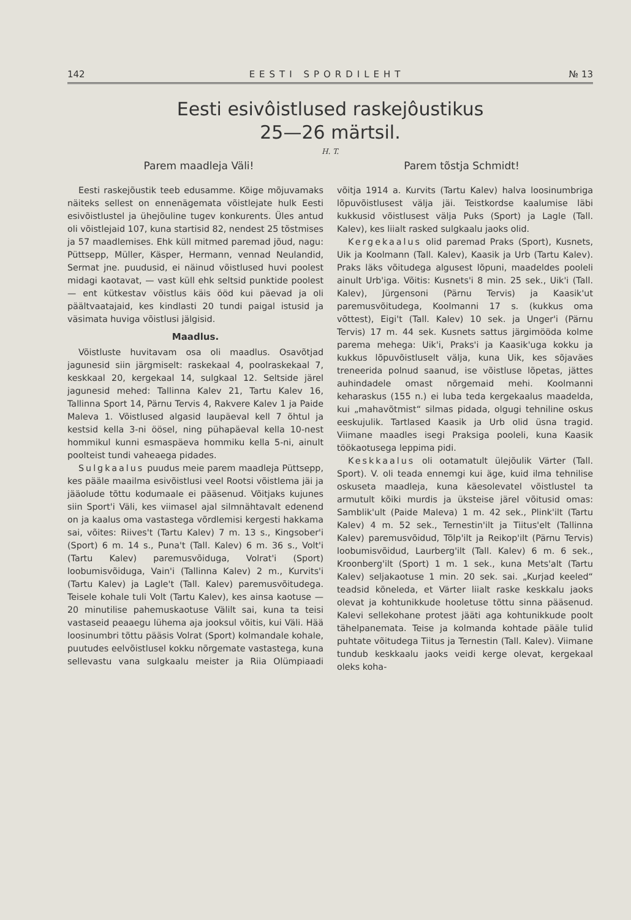142 EESTI SPORDILEHT № 13
Eesti esivôistlused raskejôustikus
25—26 märtsil.
H. T.
Parem maadleja Väli! Parem tõstja Schmidt!
Eesti raskejõustik teeb edusamme. Kõige mõjuvamaks näiteks sellest on ennenägemata võistlejate hulk Eesti esivõistlustel ja ühejõuline tugev konkurents. Üles antud oli võistlejaid 107, kuna startisid 82, nendest 25 tõstmises ja 57 maadlemises. Ehk küll mitmed paremad jõud, nagu: Püttsepp, Müller, Käsper, Hermann, vennad Neulandid, Sermat jne. puudusid, ei näinud võistlused huvi poolest midagi kaotavat, — vast küll ehk seltsid punktide poolest — ent kütkestav võistlus käis ööd kui päevad ja oli päältvaatajaid, kes kindlasti 20 tundi paigal istusid ja väsimata huviga võistlusi jälgisid.
Maadlus.
Võistluste huvitavam osa oli maadlus. Osavõtjad jagunesid siin järgmiselt: raskekaal 4, poolraskekaal 7, keskkaal 20, kergekaal 14, sulgkaal 12. Seltside järel jagunesid mehed: Tallinna Kalev 21, Tartu Kalev 16, Tallinna Sport 14, Pärnu Tervis 4, Rakvere Kalev 1 ja Paide Maleva 1. Võistlused algasid laupäeval kell 7 õhtul ja kestsid kella 3-ni öösel, ning pühapäeval kella 10-nest hommikul kunni esmaspäeva hommiku kella 5-ni, ainult poolteist tundi vaheaega pidades.
Sulgkaalus puudus meie parem maadleja Püttsepp, kes pääle maailma esivõistlusi veel Rootsi võistlema jäi ja jääolude tõttu kodumaale ei pääsenud. Võitjaks kujunes siin Sport'i Väli, kes viimasel ajal silmnähtavalt edenend on ja kaalus oma vastastega võrdlemisi kergesti hakkama sai, võites: Riives't (Tartu Kalev) 7 m. 13 s., Kingsober'i (Sport) 6 m. 14 s., Puna't (Tall. Kalev) 6 m. 36 s., Volt'i (Tartu Kalev) paremusvõiduga, Volrat'i (Sport) loobumisvõiduga, Vain'i (Tallinna Kalev) 2 m., Kurvits'i (Tartu Kalev) ja Lagle't (Tall. Kalev) paremusvõitudega. Teisele kohale tuli Volt (Tartu Kalev), kes ainsa kaotuse — 20 minutilise pahemuskaotuse Välilt sai, kuna ta teisi vastaseid peaaegu lühema aja jooksul võitis, kui Väli. Hää loosinumbri tõttu pääsis Volrat (Sport) kolmandale kohale, puutudes eelvõistlusel kokku nõrgemate vastastega, kuna sellevastu vana sulgkaalu meister ja Riia Olümpiaadi võitja 1914 a. Kurvits (Tartu Kalev) halva loosinumbriga lõpuvõistlusest välja jäi. Teistkordse kaalumise läbi kukkusid võistlusest välja Puks (Sport) ja Lagle (Tall. Kalev), kes liialt rasked sulgkaalu jaoks olid.
Kergekaalus olid paremad Praks (Sport), Kusnets, Uik ja Koolmann (Tall. Kalev), Kaasik ja Urb (Tartu Kalev). Praks läks võitudega algusest lõpuni, maadeldes pooleli ainult Urb'iga. Võitis: Kusnets'i 8 min. 25 sek., Uik'i (Tall. Kalev), Jürgensoni (Pärnu Tervis) ja Kaasik'ut paremusvõitudega, Koolmanni 17 s. (kukkus oma võttest), Eigi't (Tall. Kalev) 10 sek. ja Unger'i (Pärnu Tervis) 17 m. 44 sek. Kusnets sattus järgimööda kolme parema mehega: Uik'i, Praks'i ja Kaasik'uga kokku ja kukkus lõpuvõistluselt välja, kuna Uik, kes sõjaväes treneerida polnud saanud, ise võistluse lõpetas, jättes auhindadele omast nõrgemaid mehi. Koolmanni keharaskus (155 n.) ei luba teda kergekaalus maadelda, kui „mahavõtmist“ silmas pidada, olgugi tehniline oskus eeskujulik. Tartlased Kaasik ja Urb olid üsna tragid. Viimane maadles isegi Praksiga pooleli, kuna Kaasik töökaotusega leppima pidi.
Keskkaalus oli ootamatult ülejõulik Värter (Tall. Sport). V. oli teada ennemgi kui äge, kuid ilma tehnilise oskuseta maadleja, kuna käesolevatel võistlustel ta armutult kõiki murdis ja üksteise järel võitusid omas: Samblik'ult (Paide Maleva) 1 m. 42 sek., Plink'ilt (Tartu Kalev) 4 m. 52 sek., Ternestin'ilt ja Tiitus'elt (Tallinna Kalev) paremusvõidud, Tõlp'ilt ja Reikop'ilt (Pärnu Tervis) loobumisvõidud, Laurberg'ilt (Tall. Kalev) 6 m. 6 sek., Kroonberg'ilt (Sport) 1 m. 1 sek., kuna Mets'alt (Tartu Kalev) seljakaotuse 1 min. 20 sek. sai. „Kurjad keeled“ teadsid kõneleda, et Värter liialt raske keskkalu jaoks olevat ja kohtunikkude hooletuse tõttu sinna pääsenud. Kalevi sellekohane protest jääti aga kohtunikkude poolt tähelpanemata. Teise ja kolmanda kohtade pääle tulid puhtate võitudega Tiitus ja Ternestin (Tall. Kalev). Viimane tundub keskkaalu jaoks veidi kerge olevat, kergekaal oleks koha-